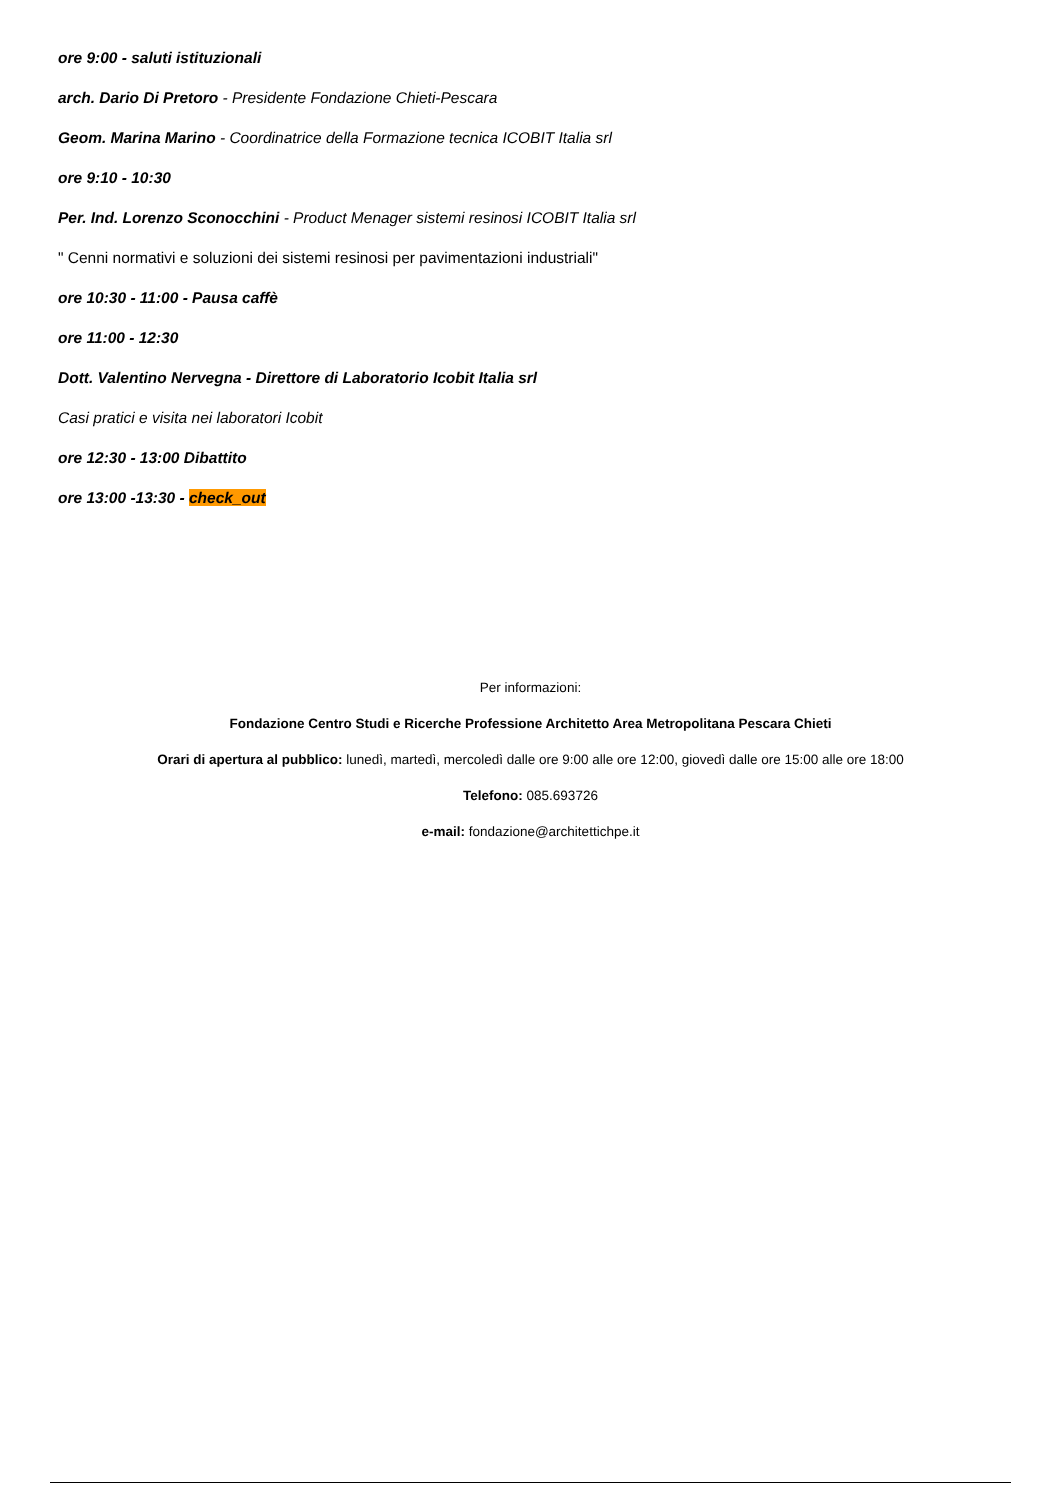ore 9:00 - saluti istituzionali
arch. Dario Di Pretoro - Presidente Fondazione Chieti-Pescara
Geom. Marina Marino - Coordinatrice della Formazione tecnica ICOBIT Italia srl
ore 9:10 - 10:30
Per. Ind. Lorenzo Sconocchini - Product Menager sistemi resinosi ICOBIT Italia srl
" Cenni normativi e soluzioni dei sistemi resinosi per pavimentazioni industriali"
ore 10:30 - 11:00 - Pausa caffè
ore 11:00 - 12:30
Dott. Valentino Nervegna - Direttore di Laboratorio Icobit Italia srl
Casi pratici e visita nei laboratori Icobit
ore 12:30 - 13:00 Dibattito
ore 13:00 -13:30 - check_out
Per informazioni:
Fondazione Centro Studi e Ricerche Professione Architetto Area Metropolitana Pescara Chieti
Orari di apertura al pubblico: lunedì, martedì, mercoledì dalle ore 9:00 alle ore 12:00, giovedì dalle ore 15:00 alle ore 18:00
Telefono: 085.693726
e-mail: fondazione@architettichpe.it